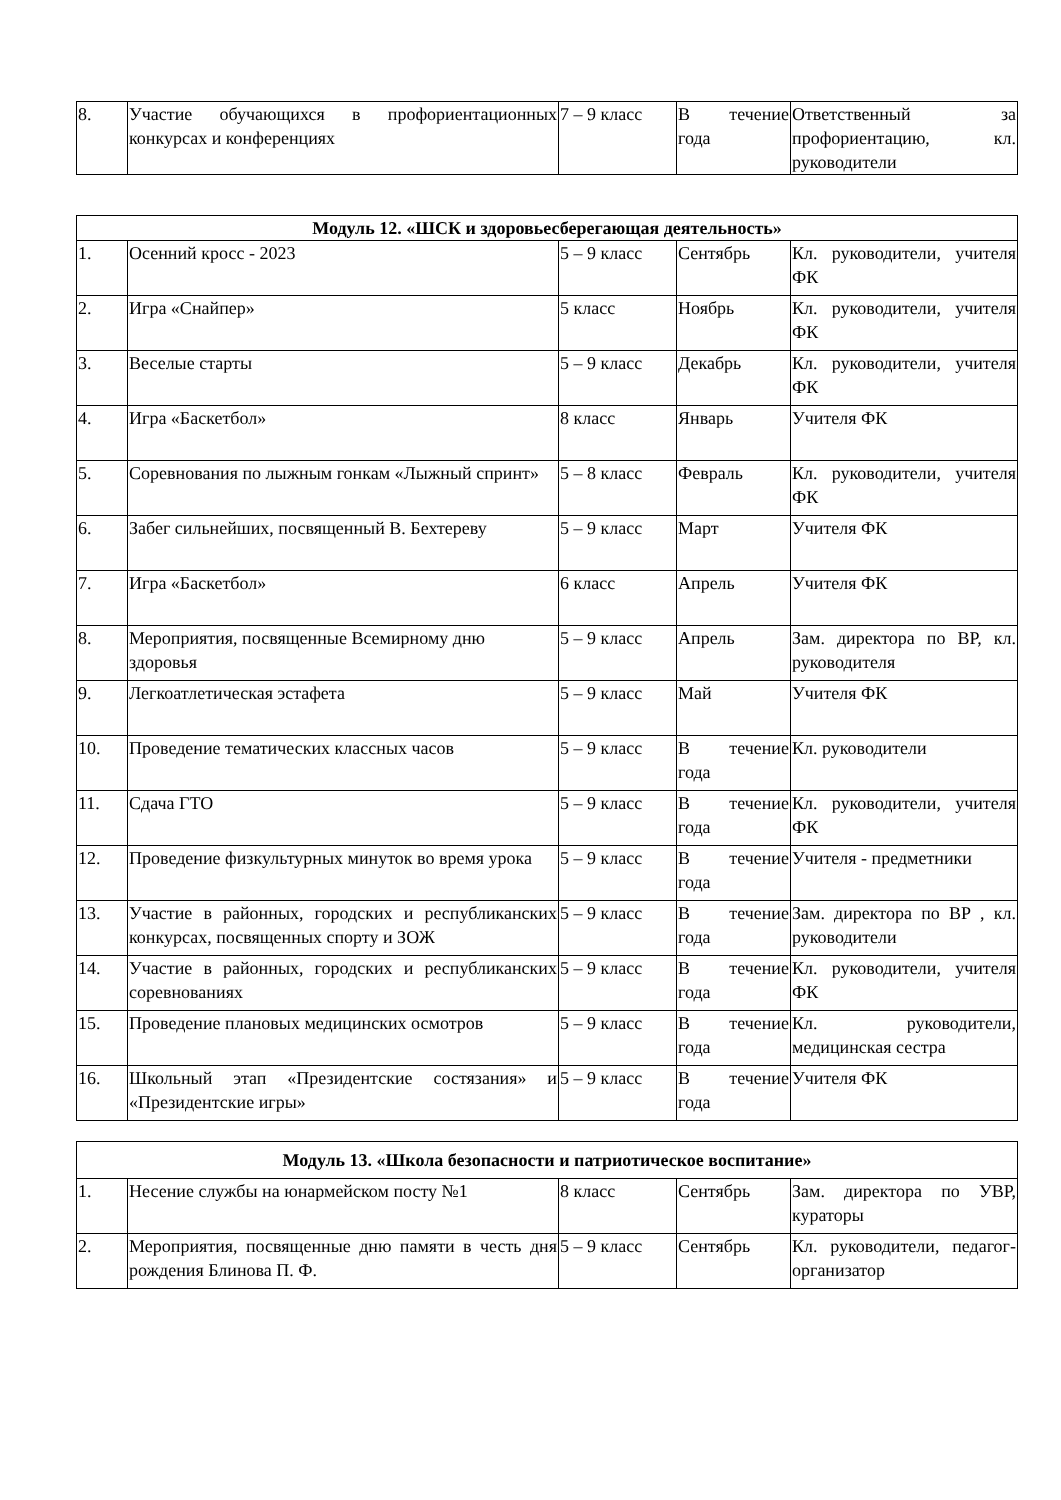| 8. | Участие обучающихся в профориентационных конкурсах и конференциях | 7 – 9 класс | В течение года | Ответственный за профориентацию, кл. руководители |
| Модуль 12. «ШСК и здоровьесберегающая деятельность» | | | | |
| --- | --- | --- | --- | --- |
| 1. | Осенний кросс - 2023 | 5 – 9 класс | Сентябрь | Кл. руководители, учителя ФК |
| 2. | Игра «Снайпер» | 5 класс | Ноябрь | Кл. руководители, учителя ФК |
| 3. | Веселые старты | 5 – 9 класс | Декабрь | Кл. руководители, учителя ФК |
| 4. | Игра «Баскетбол» | 8 класс | Январь | Учителя ФК |
| 5. | Соревнования по лыжным гонкам «Лыжный спринт» | 5 – 8 класс | Февраль | Кл. руководители, учителя ФК |
| 6. | Забег сильнейших, посвященный В. Бехтереву | 5 – 9 класс | Март | Учителя ФК |
| 7. | Игра «Баскетбол» | 6 класс | Апрель | Учителя ФК |
| 8. | Мероприятия, посвященные Всемирному дню здоровья | 5 – 9 класс | Апрель | Зам. директора по ВР, кл. руководителя |
| 9. | Легкоатлетическая эстафета | 5 – 9 класс | Май | Учителя ФК |
| 10. | Проведение тематических классных часов | 5 – 9 класс | В течение года | Кл. руководители |
| 11. | Сдача ГТО | 5 – 9 класс | В течение года | Кл. руководители, учителя ФК |
| 12. | Проведение физкультурных минуток во время урока | 5 – 9 класс | В течение года | Учителя - предметники |
| 13. | Участие в районных, городских и республиканских конкурсах, посвященных спорту и ЗОЖ | 5 – 9 класс | В течение года | Зам. директора по ВР , кл. руководители |
| 14. | Участие в районных, городских и республиканских соревнованиях | 5 – 9 класс | В течение года | Кл. руководители, учителя ФК |
| 15. | Проведение плановых медицинских осмотров | 5 – 9 класс | В течение года | Кл. руководители, медицинская сестра |
| 16. | Школьный этап «Президентские состязания» и «Президентские игры» | 5 – 9 класс | В течение года | Учителя ФК |
| Модуль 13. «Школа безопасности и патриотическое воспитание» | | | | |
| --- | --- | --- | --- | --- |
| 1. | Несение службы на юнармейском посту №1 | 8 класс | Сентябрь | Зам. директора по УВР, кураторы |
| 2. | Мероприятия, посвященные дню памяти в честь дня рождения Блинова П. Ф. | 5 – 9 класс | Сентябрь | Кл. руководители, педагог-организатор |